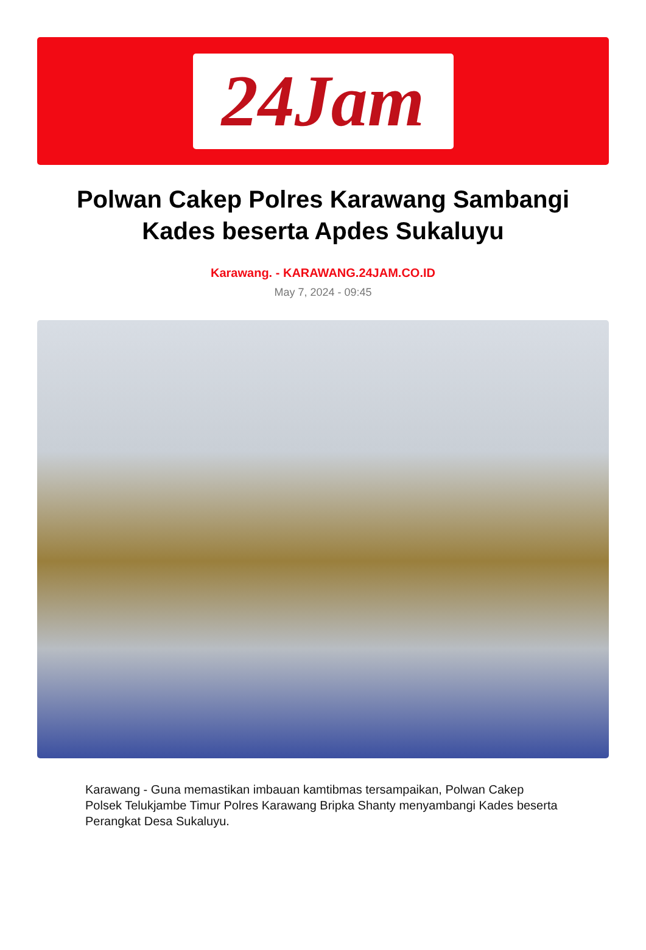24Jam
Polwan Cakep Polres Karawang Sambangi Kades beserta Apdes Sukaluyu
Karawang. - KARAWANG.24JAM.CO.ID
May 7, 2024 - 09:45
Karawang - Guna memastikan imbauan kamtibmas tersampaikan, Polwan Cakep Polsek Telukjambe Timur Polres Karawang Bripka Shanty menyambangi Kades beserta Perangkat Desa Sukaluyu.